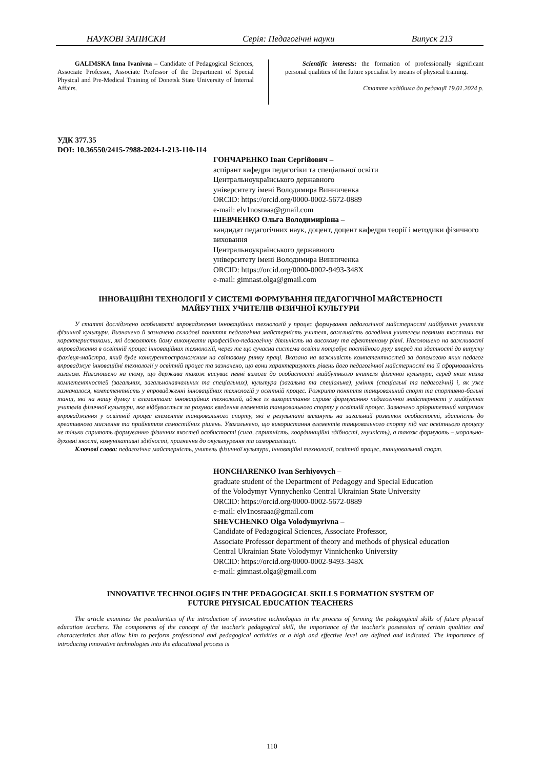НАУКОВІ ЗАПИСКИ Серія: Педагогічні науки Випуск 213
GALIMSKA Inna Ivanivna – Candidate of Pedagogical Sciences, Associate Professor, Associate Professor of the Department of Special Physical and Pre-Medical Training of Donetsk State University of Internal Affairs.
Scientific interests: the formation of professionally significant personal qualities of the future specialist by means of physical training.
Стаття надійшла до редакції 19.01.2024 р.
УДК 377.35
DOI: 10.36550/2415-7988-2024-1-213-110-114
ГОНЧАРЕНКО Іван Сергійович –
аспірант кафедри педагогіки та спеціальної освіти
Центральноукраїнського державного
університету імені Володимира Винниченка
ORCID: https://orcid.org/0000-0002-5672-0889
e-mail: elv1nosraaa@gmail.com
ШЕВЧЕНКО Ольга Володимирівна –
кандидат педагогічних наук, доцент, доцент кафедри теорії і методики фізичного виховання
Центральноукраїнського державного
університету імені Володимира Винниченка
ORCID: https://orcid.org/0000-0002-9493-348X
e-mail: gimnast.olga@gmail.com
ІННОВАЦІЙНІ ТЕХНОЛОГІЇ У СИСТЕМІ ФОРМУВАННЯ ПЕДАГОГІЧНОЇ МАЙСТЕРНОСТІ
МАЙБУТНІХ УЧИТЕЛІВ ФІЗИЧНОЇ КУЛЬТУРИ
У статті досліджено особливості впровадження інноваційних технологій у процес формування педагогічної майстерності майбутніх учителів фізичної культури. Визначено й зазначено складові поняття педагогічна майстерність учителя, важливість володіння учителем певними якостями та характеристиками, які дозволяють йому виконувати професійно-педагогічну діяльність на високому та ефективному рівні. Наголошено на важливості впровадження в освітній процес інноваційних технологій, через те що сучасна система освіти потребує постійного руху вперед та здатності до випуску фахівця-майстра, який буде конкурентоспроможним на світовому ринку праці. Вказано на важливість компетентностей за допомогою яких педагог впроваджує інноваційні технології у освітній процес та зазначено, що вони характеризують рівень його педагогічної майстерності та її сформованість загалом. Наголошено на тому, що держава також висуває певні вимоги до особистості майбутнього вчителя фізичної культури, серед яких низка компетентностей (загальних, загальнонавчальних та спеціальних), культура (загальна та спеціальна), уміння (спеціальні та педагогічні) і, як уже зазначалося, компетентність у впровадженні інноваційних технологій у освітній процес. Розкрито поняття танцювальний спорт та спортивно-бальні танці, які на нашу думку є елементами інноваційних технологій, адже їх використання сприяє формуванню педагогічної майстерності у майбутніх учителів фізичної культури, яке відбувається за рахунок введення елементів танцювального спорту у освітній процес. Зазначено пріоритетний напрямок впровадження у освітній процес елементів танцювального спорту, які в результаті вплинуть на загальний розвиток особистості, здатність до креативного мислення та прийняття самостійних рішень. Узагальнено, що використання елементів танцювального спорту під час освітнього процесу не тільки сприяють формуванню фізичних якостей особистості (сила, спритність, координаційні здібності, гнучкість), а також формують – морально-духовні якості, комунікативні здібності, прагнення до окультурення та самореалізації.
Ключові слова: педагогічна майстерність, учитель фізичної культури, інноваційні технології, освітній процес, танцювальний спорт.
HONCHARENKO Ivan Serhiyovych –
graduate student of the Department of Pedagogy and Special Education
of the Volodymyr Vynnychenko Central Ukrainian State University
ORCID: https://orcid.org/0000-0002-5672-0889
e-mail: elv1nosraaa@gmail.com
SHEVCHENKO Olga Volodymyrivna –
Candidate of Pedagogical Sciences, Associate Professor,
Associate Professor department of theory and methods of physical education
Central Ukrainian State Volodymyr Vinnichenko University
ORCID: https://orcid.org/0000-0002-9493-348X
e-mail: gimnast.olga@gmail.com
INNOVATIVE TECHNOLOGIES IN THE PEDAGOGICAL SKILLS FORMATION SYSTEM OF
FUTURE PHYSICAL EDUCATION TEACHERS
The article examines the peculiarities of the introduction of innovative technologies in the process of forming the pedagogical skills of future physical education teachers. The components of the concept of the teacher's pedagogical skill, the importance of the teacher's possession of certain qualities and characteristics that allow him to perform professional and pedagogical activities at a high and effective level are defined and indicated. The importance of introducing innovative technologies into the educational process is
110